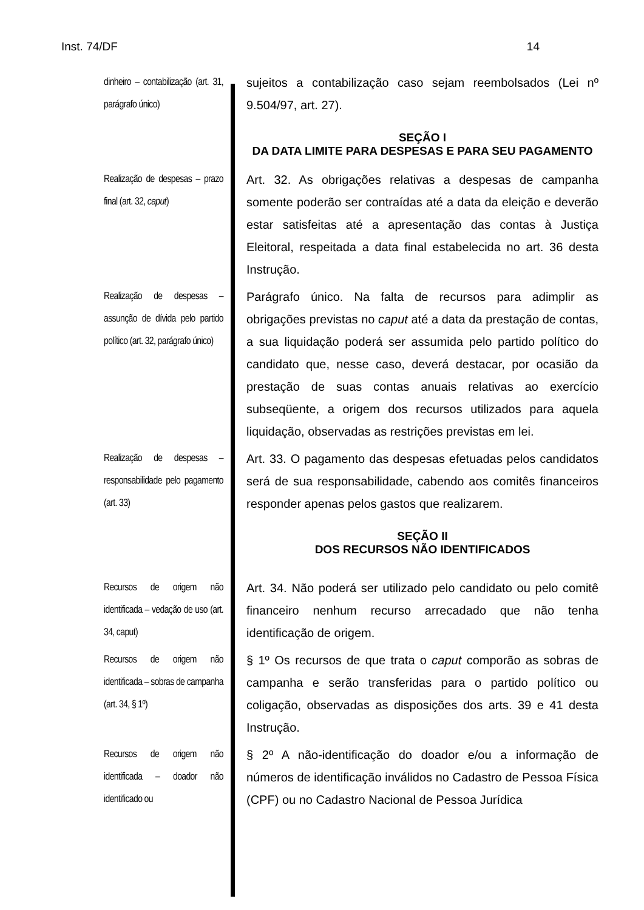Inst. 74/DF 14
dinheiro – contabilização (art. 31, parágrafo único)
sujeitos a contabilização caso sejam reembolsados (Lei nº 9.504/97, art. 27).
SEÇÃO I
DA DATA LIMITE PARA DESPESAS E PARA SEU PAGAMENTO
Realização de despesas – prazo final (art. 32, caput)
Art. 32. As obrigações relativas a despesas de campanha somente poderão ser contraídas até a data da eleição e deverão estar satisfeitas até a apresentação das contas à Justiça Eleitoral, respeitada a data final estabelecida no art. 36 desta Instrução.
Realização de despesas – assunção de dívida pelo partido político (art. 32, parágrafo único)
Parágrafo único. Na falta de recursos para adimplir as obrigações previstas no caput até a data da prestação de contas, a sua liquidação poderá ser assumida pelo partido político do candidato que, nesse caso, deverá destacar, por ocasião da prestação de suas contas anuais relativas ao exercício subseqüente, a origem dos recursos utilizados para aquela liquidação, observadas as restrições previstas em lei.
Realização de despesas – responsabilidade pelo pagamento (art. 33)
Art. 33. O pagamento das despesas efetuadas pelos candidatos será de sua responsabilidade, cabendo aos comitês financeiros responder apenas pelos gastos que realizarem.
SEÇÃO II
DOS RECURSOS NÃO IDENTIFICADOS
Recursos de origem não identificada – vedação de uso (art. 34, caput)
Art. 34. Não poderá ser utilizado pelo candidato ou pelo comitê financeiro nenhum recurso arrecadado que não tenha identificação de origem.
Recursos de origem não identificada – sobras de campanha (art. 34, § 1º)
§ 1º Os recursos de que trata o caput comporão as sobras de campanha e serão transferidas para o partido político ou coligação, observadas as disposições dos arts. 39 e 41 desta Instrução.
Recursos de origem não identificada – doador não identificado ou
§ 2º A não-identificação do doador e/ou a informação de números de identificação inválidos no Cadastro de Pessoa Física (CPF) ou no Cadastro Nacional de Pessoa Jurídica